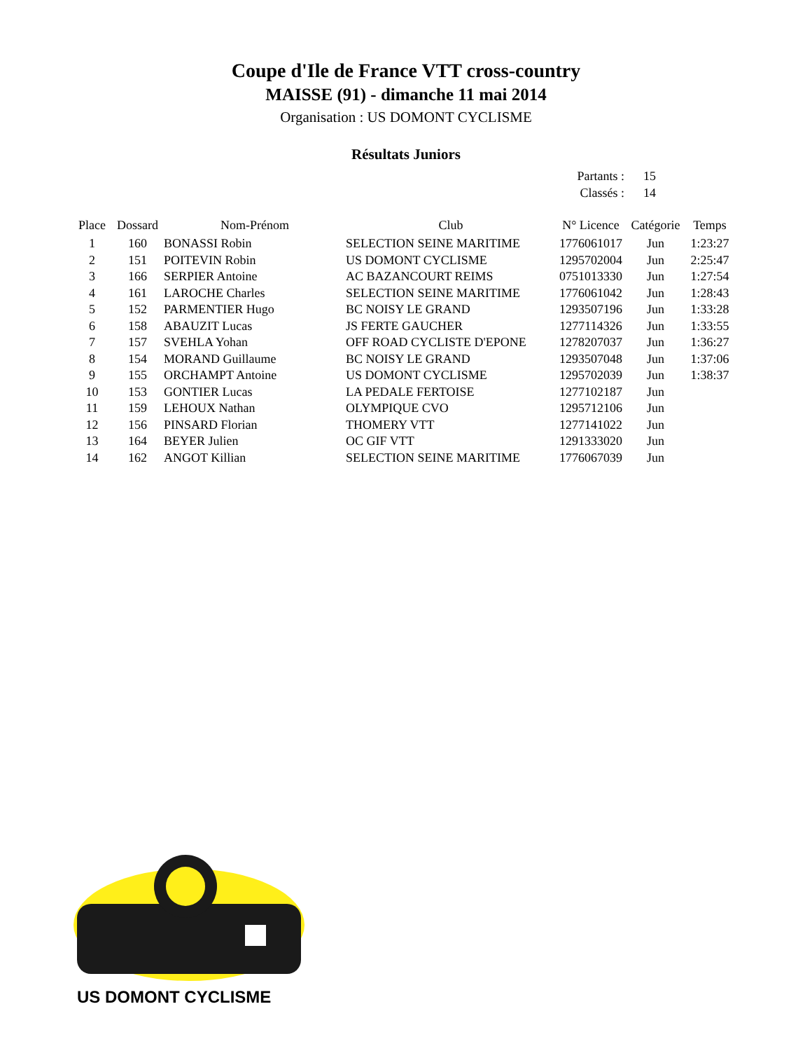Coupe d'Ile de France VTT cross-country
MAISSE (91) - dimanche 11 mai 2014
Organisation : US DOMONT CYCLISME
Résultats Juniors
Partants : 15
Classés : 14
| Place | Dossard | Nom-Prénom | Club | N° Licence | Catégorie | Temps |
| --- | --- | --- | --- | --- | --- | --- |
| 1 | 160 | BONASSI Robin | SELECTION SEINE MARITIME | 1776061017 | Jun | 1:23:27 |
| 2 | 151 | POITEVIN Robin | US DOMONT CYCLISME | 1295702004 | Jun | 2:25:47 |
| 3 | 166 | SERPIER Antoine | AC BAZANCOURT REIMS | 0751013330 | Jun | 1:27:54 |
| 4 | 161 | LAROCHE Charles | SELECTION SEINE MARITIME | 1776061042 | Jun | 1:28:43 |
| 5 | 152 | PARMENTIER Hugo | BC NOISY LE GRAND | 1293507196 | Jun | 1:33:28 |
| 6 | 158 | ABAUZIT Lucas | JS FERTE GAUCHER | 1277114326 | Jun | 1:33:55 |
| 7 | 157 | SVEHLA Yohan | OFF ROAD CYCLISTE D'EPONE | 1278207037 | Jun | 1:36:27 |
| 8 | 154 | MORAND Guillaume | BC NOISY LE GRAND | 1293507048 | Jun | 1:37:06 |
| 9 | 155 | ORCHAMPT Antoine | US DOMONT CYCLISME | 1295702039 | Jun | 1:38:37 |
| 10 | 153 | GONTIER Lucas | LA PEDALE FERTOISE | 1277102187 | Jun | |
| 11 | 159 | LEHOUX Nathan | OLYMPIQUE CVO | 1295712106 | Jun | |
| 12 | 156 | PINSARD Florian | THOMERY VTT | 1277141022 | Jun | |
| 13 | 164 | BEYER Julien | OC GIF VTT | 1291333020 | Jun | |
| 14 | 162 | ANGOT Killian | SELECTION SEINE MARITIME | 1776067039 | Jun | |
US DOMONT CYCLISME